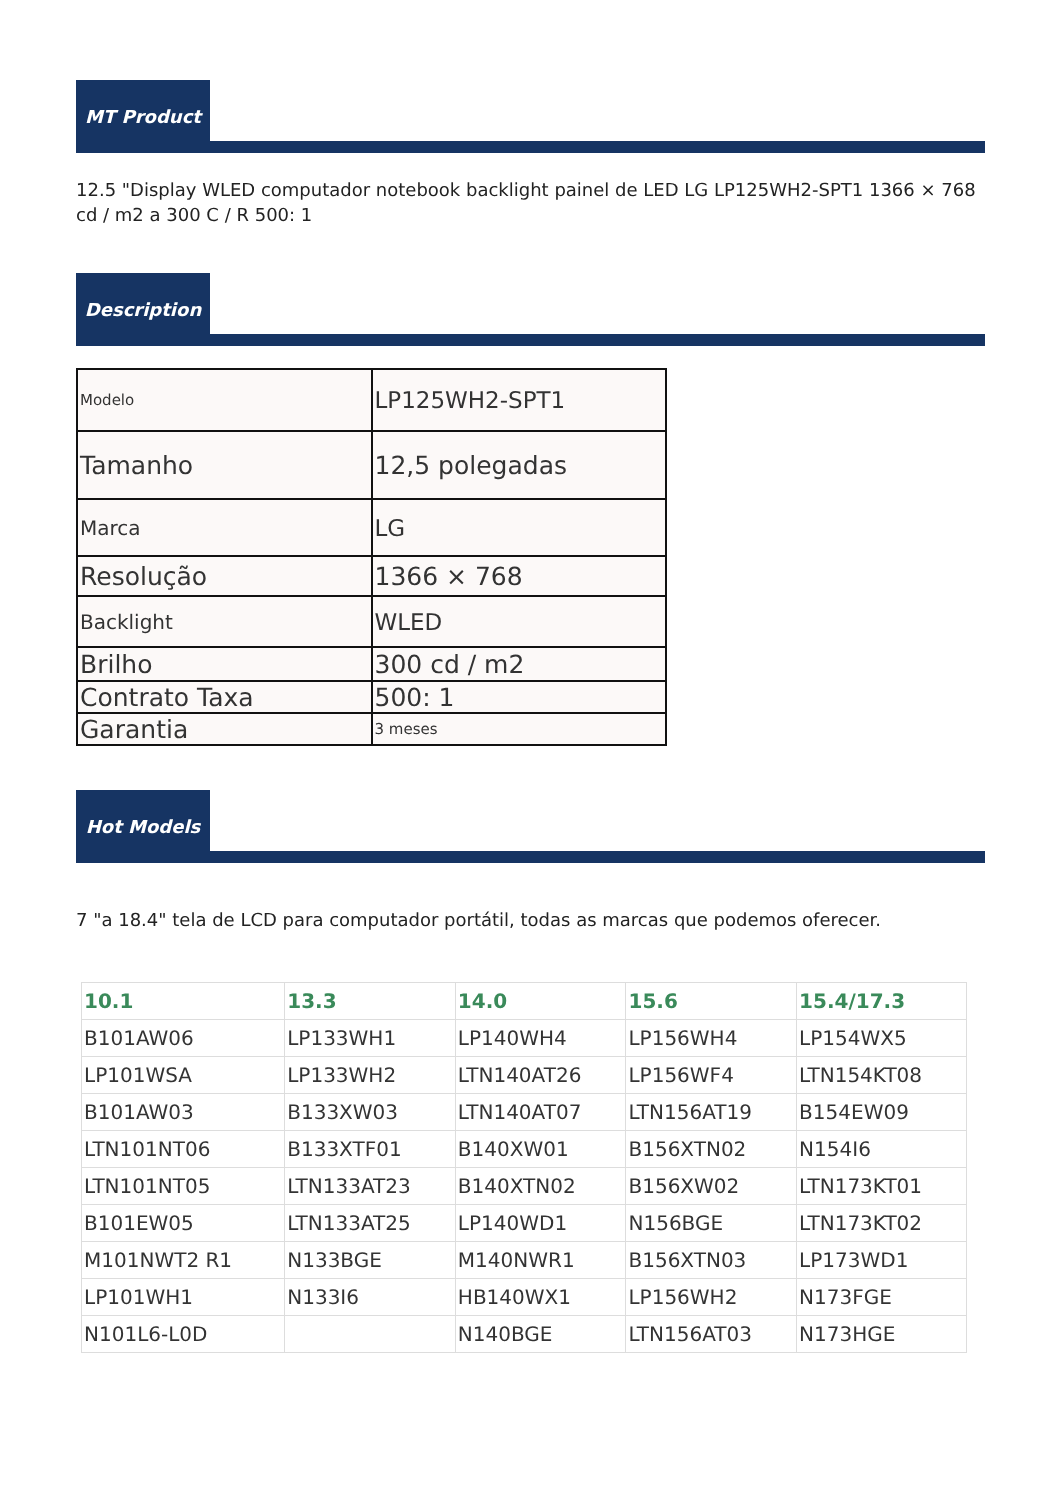MT Product
12.5 "Display WLED computador notebook backlight painel de LED LG LP125WH2-SPT1 1366 × 768 cd / m2 a 300 C / R 500: 1
Description
| Modelo | LP125WH2-SPT1 |
| Tamanho | 12,5 polegadas |
| Marca | LG |
| Resolução | 1366 × 768 |
| Backlight | WLED |
| Brilho | 300 cd / m2 |
| Contrato Taxa | 500: 1 |
| Garantia | 3 meses |
Hot Models
7 "a 18.4" tela de LCD para computador portátil, todas as marcas que podemos oferecer.
| 10.1 | 13.3 | 14.0 | 15.6 | 15.4/17.3 |
| --- | --- | --- | --- | --- |
| B101AW06 | LP133WH1 | LP140WH4 | LP156WH4 | LP154WX5 |
| LP101WSA | LP133WH2 | LTN140AT26 | LP156WF4 | LTN154KT08 |
| B101AW03 | B133XW03 | LTN140AT07 | LTN156AT19 | B154EW09 |
| LTN101NT06 | B133XTF01 | B140XW01 | B156XTN02 | N154I6 |
| LTN101NT05 | LTN133AT23 | B140XTN02 | B156XW02 | LTN173KT01 |
| B101EW05 | LTN133AT25 | LP140WD1 | N156BGE | LTN173KT02 |
| M101NWT2 R1 | N133BGE | M140NWR1 | B156XTN03 | LP173WD1 |
| LP101WH1 | N133I6 | HB140WX1 | LP156WH2 | N173FGE |
| N101L6-L0D | | N140BGE | LTN156AT03 | N173HGE |